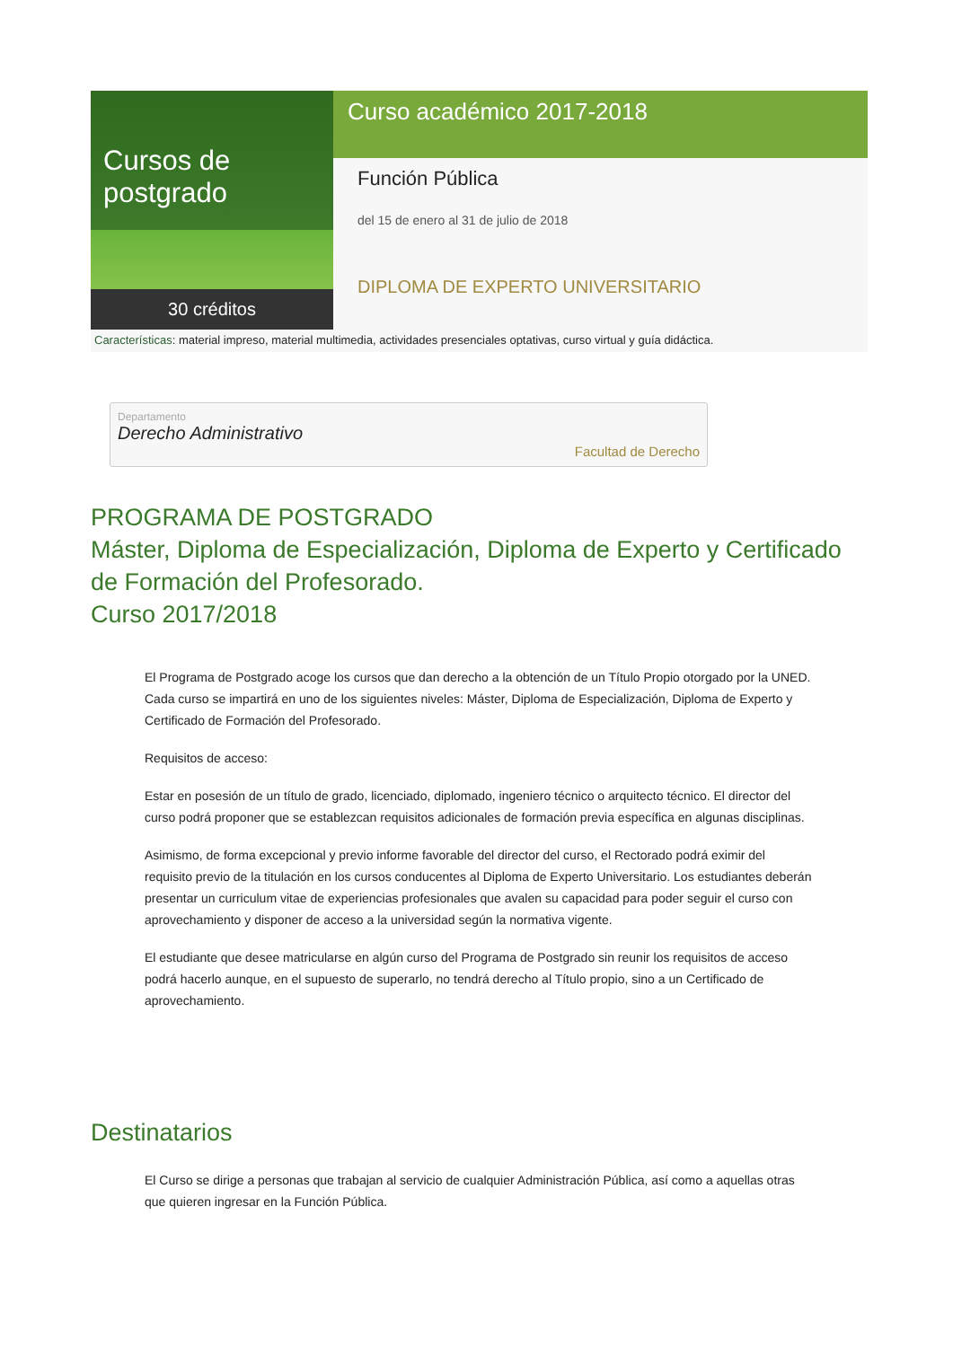Cursos de postgrado
30 créditos
Curso académico 2017-2018
Función Pública
del 15 de enero al 31 de julio de 2018
DIPLOMA DE EXPERTO UNIVERSITARIO
Características: material impreso, material multimedia, actividades presenciales optativas, curso virtual y guía didáctica.
Departamento
Derecho Administrativo
Facultad de Derecho
PROGRAMA DE POSTGRADO
Máster, Diploma de Especialización, Diploma de Experto y Certificado de Formación del Profesorado.
Curso 2017/2018
El Programa de Postgrado acoge los cursos que dan derecho a la obtención de un Título Propio otorgado por la UNED. Cada curso se impartirá en uno de los siguientes niveles: Máster, Diploma de Especialización, Diploma de Experto y Certificado de Formación del Profesorado.
Requisitos de acceso:
Estar en posesión de un título de grado, licenciado, diplomado, ingeniero técnico o arquitecto técnico. El director del curso podrá proponer que se establezcan requisitos adicionales de formación previa específica en algunas disciplinas.
Asimismo, de forma excepcional y previo informe favorable del director del curso, el Rectorado podrá eximir del requisito previo de la titulación en los cursos conducentes al Diploma de Experto Universitario. Los estudiantes deberán presentar un curriculum vitae de experiencias profesionales que avalen su capacidad para poder seguir el curso con aprovechamiento y disponer de acceso a la universidad según la normativa vigente.
El estudiante que desee matricularse en algún curso del Programa de Postgrado sin reunir los requisitos de acceso podrá hacerlo aunque, en el supuesto de superarlo, no tendrá derecho al Título propio, sino a un Certificado de aprovechamiento.
Destinatarios
El Curso se dirige a personas que trabajan al servicio de cualquier Administración Pública, así como a aquellas otras que quieren ingresar en la Función Pública.